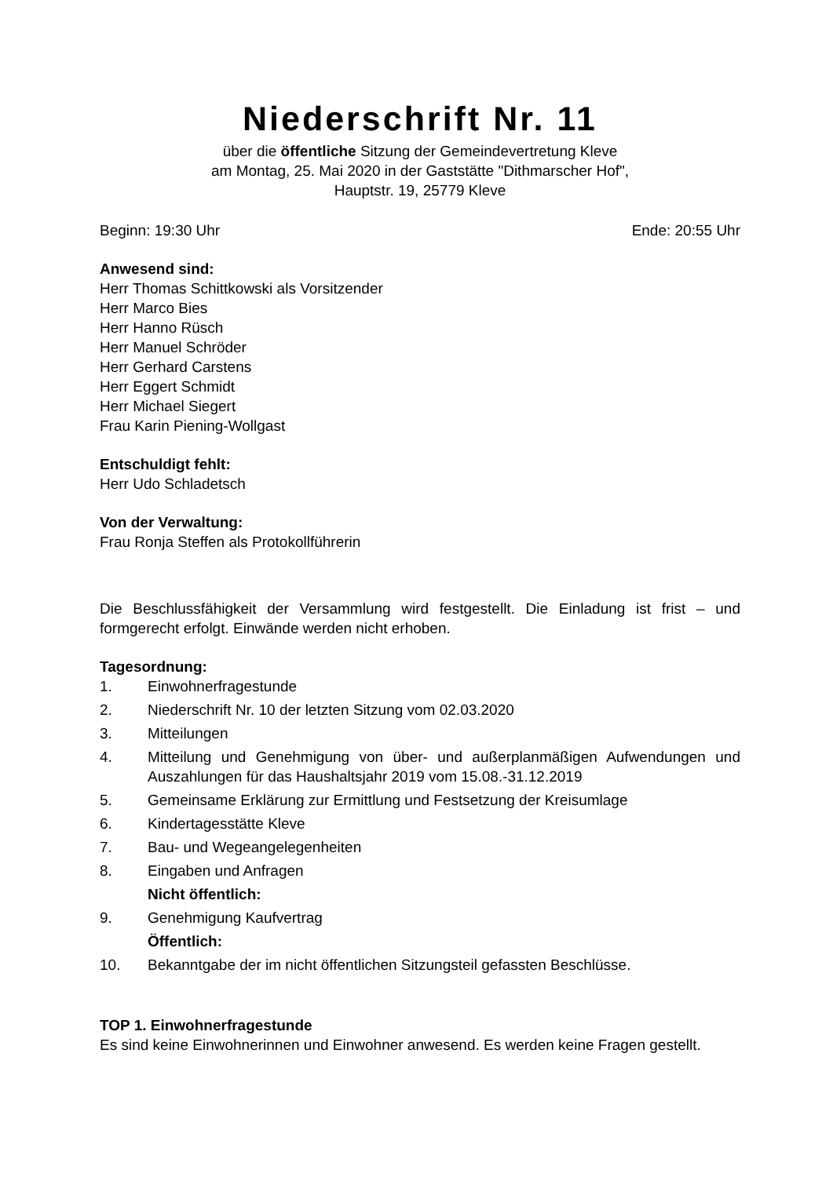Niederschrift Nr. 11
über die öffentliche Sitzung der Gemeindevertretung Kleve
am Montag, 25. Mai 2020 in der Gaststätte "Dithmarscher Hof",
Hauptstr. 19, 25779 Kleve
Beginn: 19:30 Uhr Ende: 20:55 Uhr
Anwesend sind:
Herr Thomas Schittkowski als Vorsitzender
Herr Marco Bies
Herr Hanno Rüsch
Herr Manuel Schröder
Herr Gerhard Carstens
Herr Eggert Schmidt
Herr Michael Siegert
Frau Karin Piening-Wollgast
Entschuldigt fehlt:
Herr Udo Schladetsch
Von der Verwaltung:
Frau Ronja Steffen als Protokollführerin
Die Beschlussfähigkeit der Versammlung wird festgestellt. Die Einladung ist frist – und formgerecht erfolgt. Einwände werden nicht erhoben.
Tagesordnung:
1. Einwohnerfragestunde
2. Niederschrift Nr. 10 der letzten Sitzung vom 02.03.2020
3. Mitteilungen
4. Mitteilung und Genehmigung von über- und außerplanmäßigen Aufwendungen und Auszahlungen für das Haushaltsjahr 2019 vom 15.08.-31.12.2019
5. Gemeinsame Erklärung zur Ermittlung und Festsetzung der Kreisumlage
6. Kindertagesstätte Kleve
7. Bau- und Wegeangelegenheiten
8. Eingaben und Anfragen
Nicht öffentlich:
9. Genehmigung Kaufvertrag
Öffentlich:
10. Bekanntgabe der im nicht öffentlichen Sitzungsteil gefassten Beschlüsse.
TOP 1. Einwohnerfragestunde
Es sind keine Einwohnerinnen und Einwohner anwesend. Es werden keine Fragen gestellt.